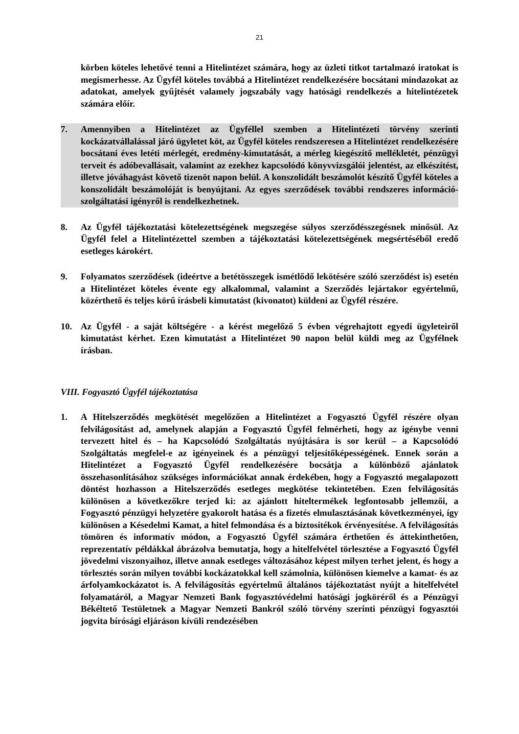21
körben köteles lehetővé tenni a Hitelintézet számára, hogy az üzleti titkot tartalmazó iratokat is megismerhesse. Az Ügyfél köteles továbbá a Hitelintézet rendelkezésére bocsátani mindazokat az adatokat, amelyek gyűjtését valamely jogszabály vagy hatósági rendelkezés a hitelintézetek számára előír.
7. Amennyiben a Hitelintézet az Ügyféllel szemben a Hitelintézeti törvény szerinti kockázatvállalással járó ügyletet köt, az Ügyfél köteles rendszeresen a Hitelintézet rendelkezésére bocsátani éves letéti mérlegét, eredmény-kimutatását, a mérleg kiegészítő mellékletét, pénzügyi terveit és adóbevallásait, valamint az ezekhez kapcsolódó könyvvizsgálói jelentést, az elkészítést, illetve jóváhagyást követő tizenöt napon belül. A konszolidált beszámolót készítő Ügyfél köteles a konszolidált beszámolóját is benyújtani. Az egyes szerződések további rendszeres információ-szolgáltatási igényről is rendelkezhetnek.
8. Az Ügyfél tájékoztatási kötelezettségének megszegése súlyos szerződésszegésnek minősül. Az Ügyfél felel a Hitelintézettel szemben a tájékoztatási kötelezettségének megsértéséből eredő esetleges károkért.
9. Folyamatos szerződések (ideértve a betétösszegek ismétlődő lekötésére szóló szerződést is) esetén a Hitelintézet köteles évente egy alkalommal, valamint a Szerződés lejártakor egyértelmű, közérthető és teljes körű írásbeli kimutatást (kivonatot) küldeni az Ügyfél részére.
10. Az Ügyfél - a saját költségére - a kérést megelőző 5 évben végrehajtott egyedi ügyleteiről kimutatást kérhet. Ezen kimutatást a Hitelintézet 90 napon belül küldi meg az Ügyfélnek írásban.
VIII. Fogyasztó Ügyfél tájékoztatása
1. A Hitelszerződés megkötését megelőzően a Hitelintézet a Fogyasztó Ügyfél részére olyan felvilágosítást ad, amelynek alapján a Fogyasztó Ügyfél felmérheti, hogy az igénybe venni tervezett hitel és – ha Kapcsolódó Szolgáltatás nyújtására is sor kerül – a Kapcsolódó Szolgáltatás megfelel-e az igényeinek és a pénzügyi teljesítőképességének. Ennek során a Hitelintézet a Fogyasztó Ügyfél rendelkezésére bocsátja a különböző ajánlatok összehasonlításához szükséges információkat annak érdekében, hogy a Fogyasztó megalapozott döntést hozhasson a Hitelszerződés esetleges megkötése tekintetében. Ezen felvilágosítás különösen a következőkre terjed ki: az ajánlott hiteltermékek legfontosabb jellemzői, a Fogyasztó pénzügyi helyzetére gyakorolt hatása és a fizetés elmulasztásának következményei, így különösen a Késedelmi Kamat, a hitel felmondása és a biztosítékok érvényesítése. A felvilágosítás tömören és informatív módon, a Fogyasztó Ügyfél számára érthetően és áttekinthetően, reprezentatív példákkal ábrázolva bemutatja, hogy a hitelfelvétel törlesztése a Fogyasztó Ügyfél jövedelmi viszonyaihoz, illetve annak esetleges változásához képest milyen terhet jelent, és hogy a törlesztés során milyen további kockázatokkal kell számolnia, különösen kiemelve a kamat- és az árfolyamkockázatot is. A felvilágosítás egyértelmű általános tájékoztatást nyújt a hitelfelvétel folyamatáról, a Magyar Nemzeti Bank fogyasztóvédelmi hatósági jogköréről és a Pénzügyi Békéltető Testületnek a Magyar Nemzeti Bankról szóló törvény szerinti pénzügyi fogyasztói jogvita bírósági eljáráson kívüli rendezésében